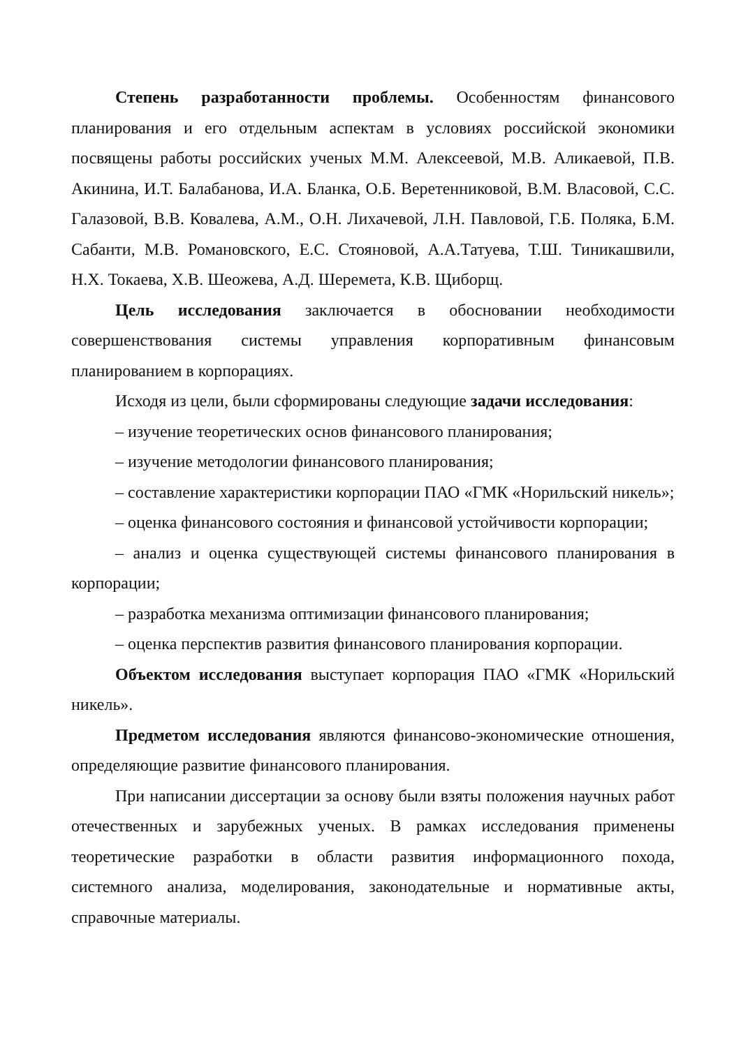Степень разработанности проблемы. Особенностям финансового планирования и его отдельным аспектам в условиях российской экономики посвящены работы российских ученых М.М. Алексеевой, М.В. Аликаевой, П.В. Акинина, И.Т. Балабанова, И.А. Бланка, О.Б. Веретенниковой, В.М. Власовой, С.С. Галазовой, В.В. Ковалева, А.М., О.Н. Лихачевой, Л.Н. Павловой, Г.Б. Поляка, Б.М. Сабанти, М.В. Романовского, Е.С. Стояновой, А.А.Татуева, Т.Ш. Тиникашвили, Н.Х. Токаева, Х.В. Шеожева, А.Д. Шеремета, К.В. Щиборщ.
Цель исследования заключается в обосновании необходимости совершенствования системы управления корпоративным финансовым планированием в корпорациях.
Исходя из цели, были сформированы следующие задачи исследования:
– изучение теоретических основ финансового планирования;
– изучение методологии финансового планирования;
– составление характеристики корпорации ПАО «ГМК «Норильский никель»;
– оценка финансового состояния и финансовой устойчивости корпорации;
– анализ и оценка существующей системы финансового планирования в корпорации;
– разработка механизма оптимизации финансового планирования;
– оценка перспектив развития финансового планирования корпорации.
Объектом исследования выступает корпорация ПАО «ГМК «Норильский никель».
Предметом исследования являются финансово-экономические отношения, определяющие развитие финансового планирования.
При написании диссертации за основу были взяты положения научных работ отечественных и зарубежных ученых. В рамках исследования применены теоретические разработки в области развития информационного похода, системного анализа, моделирования, законодательные и нормативные акты, справочные материалы.